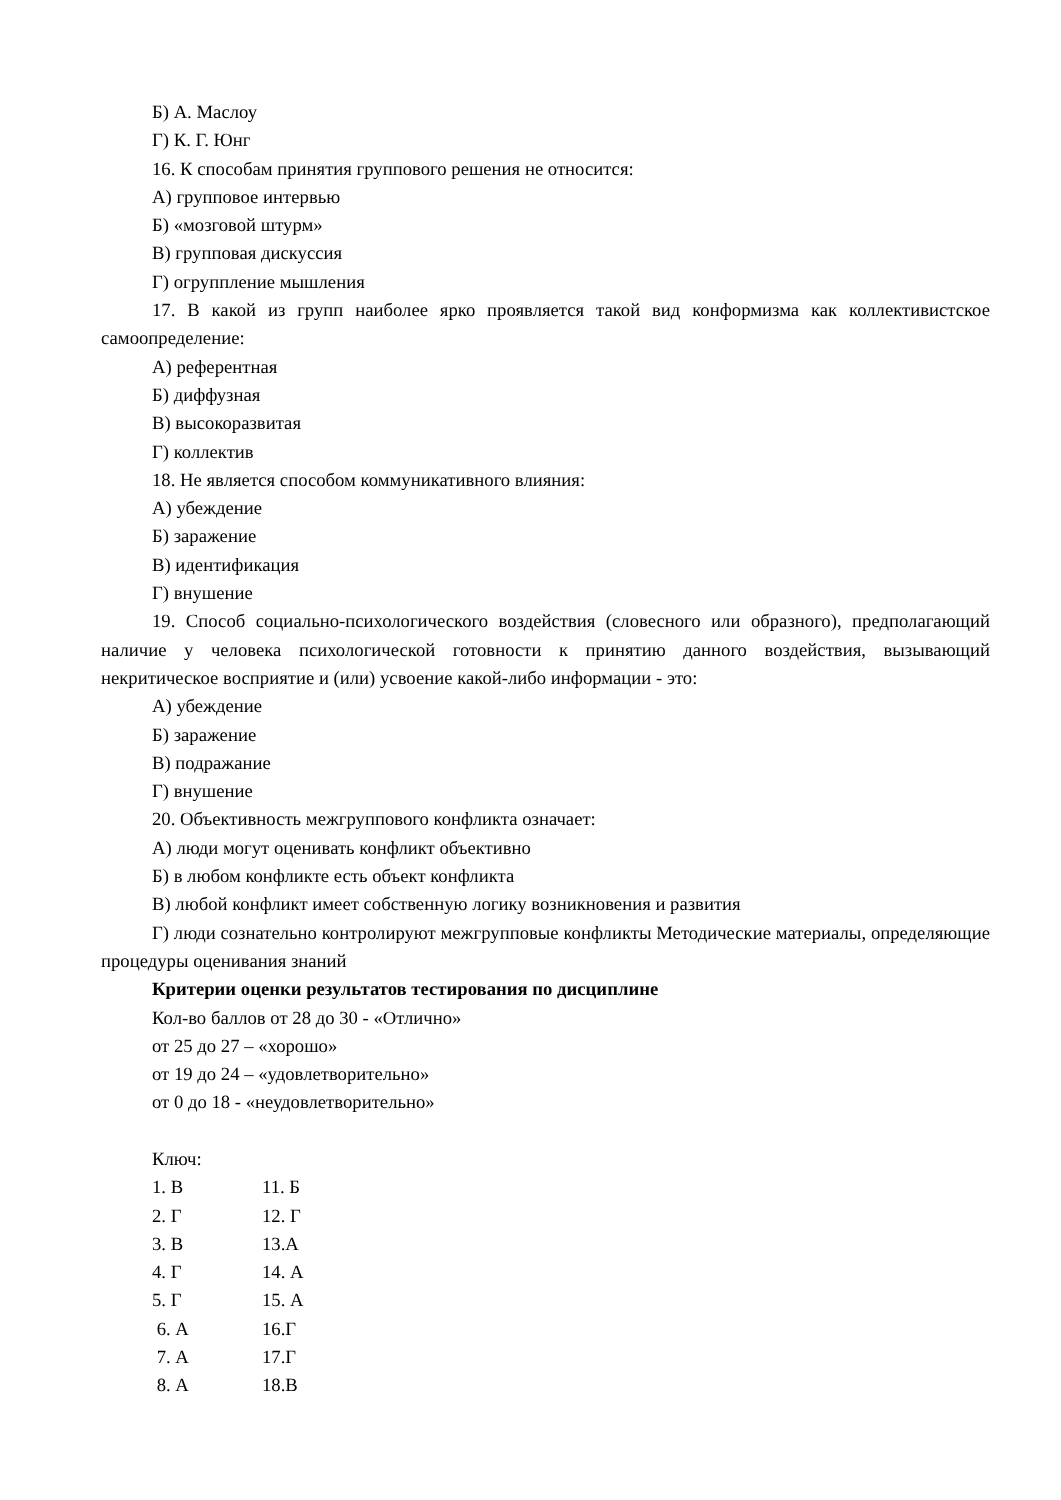Б) А. Маслоу
Г) К. Г. Юнг
16. К способам принятия группового решения не относится:
А) групповое интервью
Б) «мозговой штурм»
В) групповая дискуссия
Г) огруппление мышления
17. В какой из групп наиболее ярко проявляется такой вид конформизма как коллективистское самоопределение:
А) референтная
Б) диффузная
В) высокоразвитая
Г) коллектив
18. Не является способом коммуникативного влияния:
А) убеждение
Б) заражение
В) идентификация
Г) внушение
19. Способ социально-психологического воздействия (словесного или образного), предполагающий наличие у человека психологической готовности к принятию данного воздействия, вызывающий некритическое восприятие и (или) усвоение какой-либо информации - это:
А) убеждение
Б) заражение
В) подражание
Г) внушение
20. Объективность межгруппового конфликта означает:
А) люди могут оценивать конфликт объективно
Б) в любом конфликте есть объект конфликта
В) любой конфликт имеет собственную логику возникновения и развития
Г) люди сознательно контролируют межгрупповые конфликты Методические материалы, определяющие процедуры оценивания знаний
Критерии оценки результатов тестирования по дисциплине
Кол-во баллов от 28 до 30 - «Отлично»
от 25 до 27 – «хорошо»
от 19 до 24 – «удовлетворительно»
от 0 до 18 - «неудовлетворительно»
Ключ:
1. В 11. Б
2. Г 12. Г
3. В 13.А
4. Г 14. А
5. Г 15. А
6. А 16.Г
7. А 17.Г
8. А 18.В